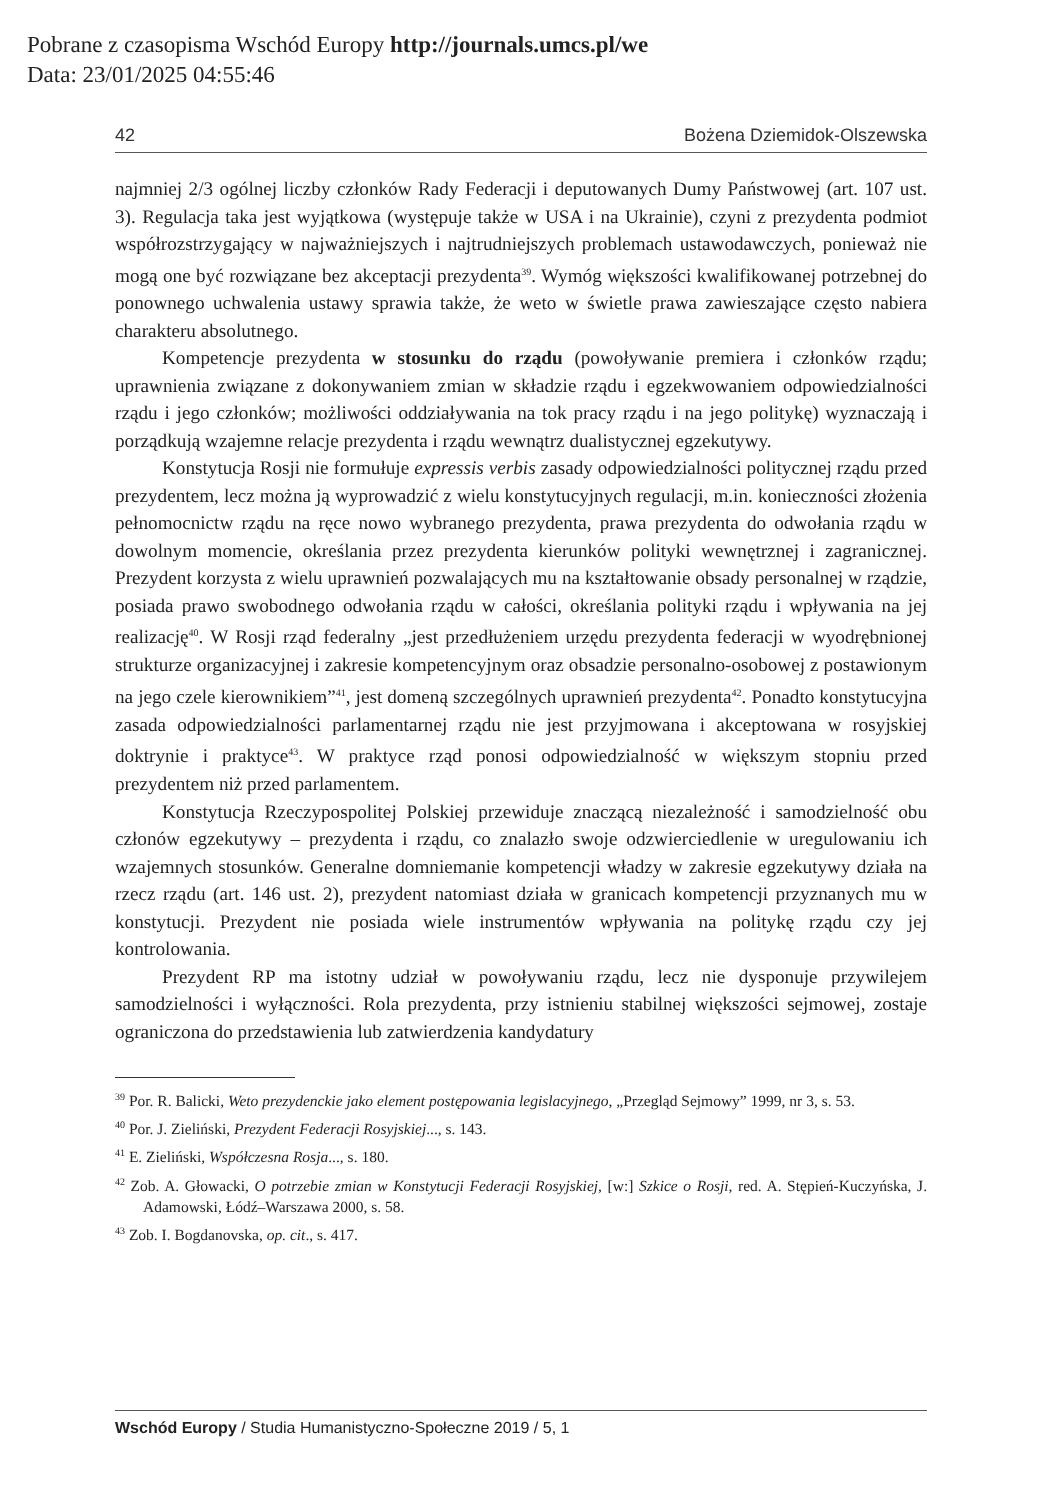Pobrane z czasopisma Wschód Europy http://journals.umcs.pl/we
Data: 23/01/2025 04:55:46
42 Bożena Dziemidok-Olszewska
najmniej 2/3 ogólnej liczby członków Rady Federacji i deputowanych Dumy Państwowej (art. 107 ust. 3). Regulacja taka jest wyjątkowa (występuje także w USA i na Ukrainie), czyni z prezydenta podmiot współrozstrzygający w najważniejszych i najtrudniejszych problemach ustawodawczych, ponieważ nie mogą one być rozwiązane bez akceptacji prezydenta<sup>39</sup>. Wymóg większości kwalifikowanej potrzebnej do ponownego uchwalenia ustawy sprawia także, że weto w świetle prawa zawieszające często nabiera charakteru absolutnego.
Kompetencje prezydenta w stosunku do rządu (powoływanie premiera i członków rządu; uprawnienia związane z dokonywaniem zmian w składzie rządu i egzekwowaniem odpowiedzialności rządu i jego członków; możliwości oddziaływania na tok pracy rządu i na jego politykę) wyznaczają i porządkują wzajemne relacje prezydenta i rządu wewnątrz dualistycznej egzekutywy.
Konstytucja Rosji nie formułuje expressis verbis zasady odpowiedzialności politycznej rządu przed prezydentem, lecz można ją wyprowadzić z wielu konstytucyjnych regulacji, m.in. konieczności złożenia pełnomocnictw rządu na ręce nowo wybranego prezydenta, prawa prezydenta do odwołania rządu w dowolnym momencie, określania przez prezydenta kierunków polityki wewnętrznej i zagranicznej. Prezydent korzysta z wielu uprawnień pozwalających mu na kształtowanie obsady personalnej w rządzie, posiada prawo swobodnego odwołania rządu w całości, określania polityki rządu i wpływania na jej realizację<sup>40</sup>. W Rosji rząd federalny „jest przedłużeniem urzędu prezydenta federacji w wyodrębnionej strukturze organizacyjnej i zakresie kompetencyjnym oraz obsadzie personalno-osobowej z postawionym na jego czele kierownikiem”<sup>41</sup>, jest domeną szczególnych uprawnień prezydenta<sup>42</sup>. Ponadto konstytucyjna zasada odpowiedzialności parlamentarnej rządu nie jest przyjmowana i akceptowana w rosyjskiej doktrynie i praktyce<sup>43</sup>. W praktyce rząd ponosi odpowiedzialność w większym stopniu przed prezydentem niż przed parlamentem.
Konstytucja Rzeczypospolitej Polskiej przewiduje znaczącą niezależność i samodzielność obu członów egzekutywy – prezydenta i rządu, co znalazło swoje odzwierciedlenie w uregulowaniu ich wzajemnych stosunków. Generalne domniemanie kompetencji władzy w zakresie egzekutywy działa na rzecz rządu (art. 146 ust. 2), prezydent natomiast działa w granicach kompetencji przyznanych mu w konstytucji. Prezydent nie posiada wiele instrumentów wpływania na politykę rządu czy jej kontrolowania.
Prezydent RP ma istotny udział w powoływaniu rządu, lecz nie dysponuje przywilejem samodzielności i wyłączności. Rola prezydenta, przy istnieniu stabilnej większości sejmowej, zostaje ograniczona do przedstawienia lub zatwierdzenia kandydatury
<sup>39</sup> Por. R. Balicki, Weto prezydenckie jako element postępowania legislacyjnego, „Przegląd Sejmowy” 1999, nr 3, s. 53.
<sup>40</sup> Por. J. Zieliński, Prezydent Federacji Rosyjskiej..., s. 143.
<sup>41</sup> E. Zieliński, Współczesna Rosja..., s. 180.
<sup>42</sup> Zob. A. Głowacki, O potrzebie zmian w Konstytucji Federacji Rosyjskiej, [w:] Szkice o Rosji, red. A. Stępień-Kuczyńska, J. Adamowski, Łódź–Warszawa 2000, s. 58.
<sup>43</sup> Zob. I. Bogdanovska, op. cit., s. 417.
Wschód Europy / Studia Humanistyczno-Społeczne 2019 / 5, 1